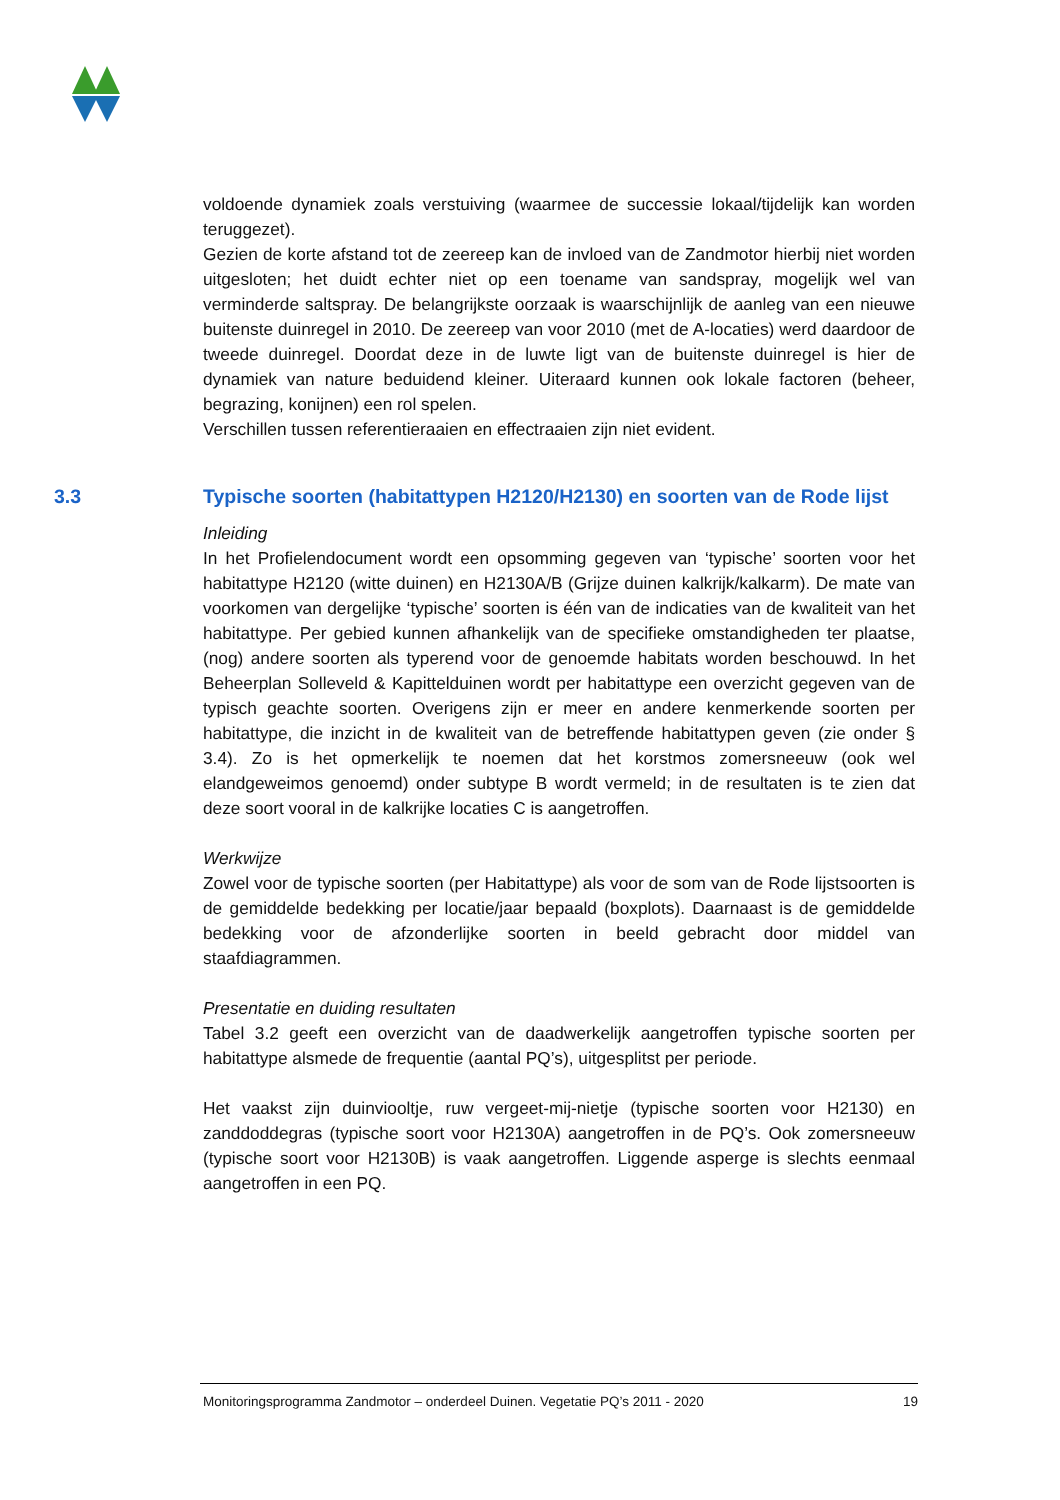voldoende dynamiek zoals verstuiving (waarmee de successie lokaal/tijdelijk kan worden teruggezet).
Gezien de korte afstand tot de zeereep kan de invloed van de Zandmotor hierbij niet worden uitgesloten; het duidt echter niet op een toename van sandspray, mogelijk wel van verminderde saltspray. De belangrijkste oorzaak is waarschijnlijk de aanleg van een nieuwe buitenste duinregel in 2010. De zeereep van voor 2010 (met de A-locaties) werd daardoor de tweede duinregel. Doordat deze in de luwte ligt van de buitenste duinregel is hier de dynamiek van nature beduidend kleiner. Uiteraard kunnen ook lokale factoren (beheer, begrazing, konijnen) een rol spelen.
Verschillen tussen referentieraaien en effectraaien zijn niet evident.
3.3 Typische soorten (habitattypen H2120/H2130) en soorten van de Rode lijst
Inleiding
In het Profielendocument wordt een opsomming gegeven van ‘typische’ soorten voor het habitattype H2120 (witte duinen) en H2130A/B (Grijze duinen kalkrijk/kalkarm). De mate van voorkomen van dergelijke ‘typische’ soorten is één van de indicaties van de kwaliteit van het habitattype. Per gebied kunnen afhankelijk van de specifieke omstandigheden ter plaatse, (nog) andere soorten als typerend voor de genoemde habitats worden beschouwd. In het Beheerplan Solleveld & Kapittelduinen wordt per habitattype een overzicht gegeven van de typisch geachte soorten. Overigens zijn er meer en andere kenmerkende soorten per habitattype, die inzicht in de kwaliteit van de betreffende habitattypen geven (zie onder § 3.4). Zo is het opmerkelijk te noemen dat het korstmos zomersneeuw (ook wel elandgeweimos genoemd) onder subtype B wordt vermeld; in de resultaten is te zien dat deze soort vooral in de kalkrijke locaties C is aangetroffen.
Werkwijze
Zowel voor de typische soorten (per Habitattype) als voor de som van de Rode lijstsoorten is de gemiddelde bedekking per locatie/jaar bepaald (boxplots). Daarnaast is de gemiddelde bedekking voor de afzonderlijke soorten in beeld gebracht door middel van staafdiagrammen.
Presentatie en duiding resultaten
Tabel 3.2 geeft een overzicht van de daadwerkelijk aangetroffen typische soorten per habitattype alsmede de frequentie (aantal PQ’s), uitgesplitst per periode.
Het vaakst zijn duinviooltje, ruw vergeet-mij-nietje (typische soorten voor H2130) en zanddoddegras (typische soort voor H2130A) aangetroffen in de PQ’s. Ook zomersneeuw (typische soort voor H2130B) is vaak aangetroffen. Liggende asperge is slechts eenmaal aangetroffen in een PQ.
Monitoringsprogramma Zandmotor – onderdeel Duinen. Vegetatie PQ’s 2011 - 2020 19